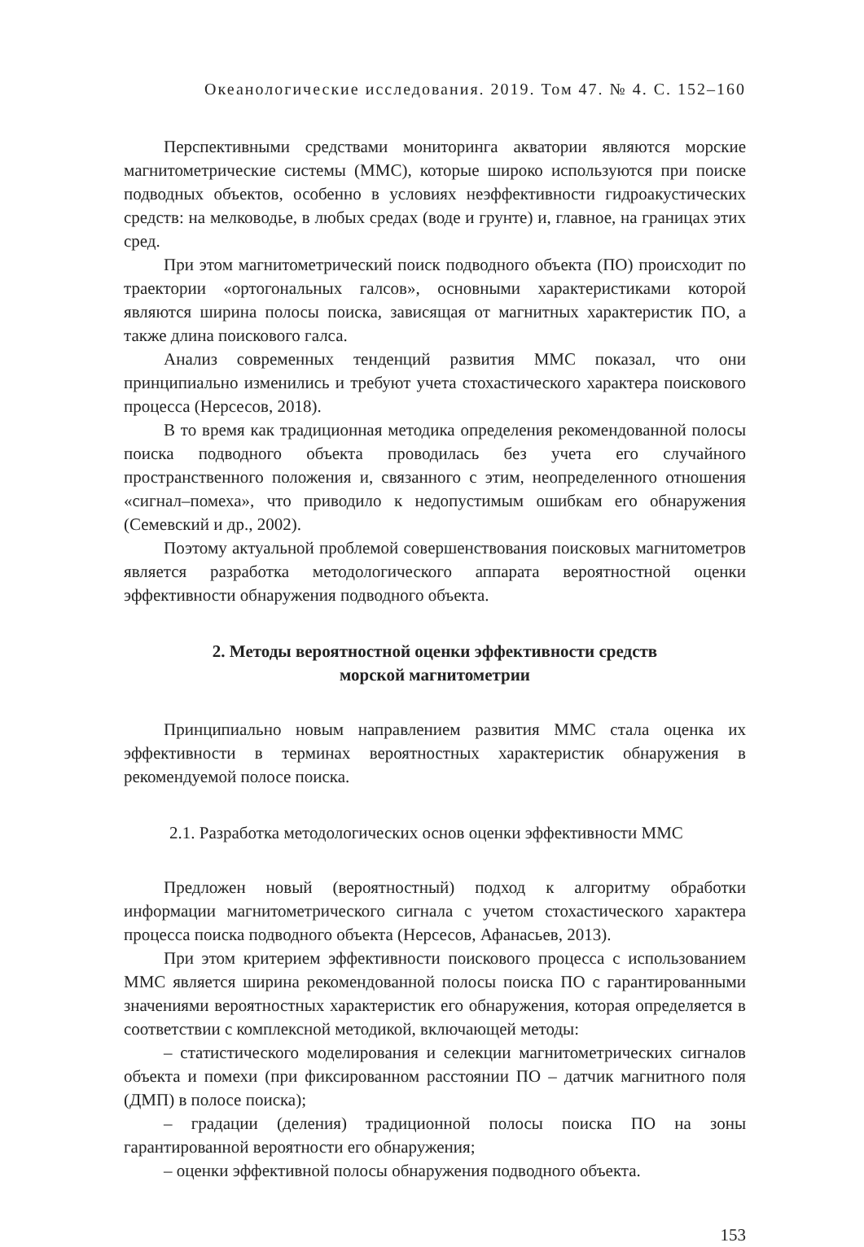Океанологические исследования. 2019. Том 47. № 4. С. 152–160
Перспективными средствами мониторинга акватории являются морские магнитометрические системы (ММС), которые широко используются при поиске подводных объектов, особенно в условиях неэффективности гидроакустических средств: на мелководье, в любых средах (воде и грунте) и, главное, на границах этих сред.
При этом магнитометрический поиск подводного объекта (ПО) происходит по траектории «ортогональных галсов», основными характеристиками которой являются ширина полосы поиска, зависящая от магнитных характеристик ПО, а также длина поискового галса.
Анализ современных тенденций развития ММС показал, что они принципиально изменились и требуют учета стохастического характера поискового процесса (Нерсесов, 2018).
В то время как традиционная методика определения рекомендованной полосы поиска подводного объекта проводилась без учета его случайного пространственного положения и, связанного с этим, неопределенного отношения «сигнал–помеха», что приводило к недопустимым ошибкам его обнаружения (Семевский и др., 2002).
Поэтому актуальной проблемой совершенствования поисковых магнитометров является разработка методологического аппарата вероятностной оценки эффективности обнаружения подводного объекта.
2. Методы вероятностной оценки эффективности средств
морской магнитометрии
Принципиально новым направлением развития ММС стала оценка их эффективности в терминах вероятностных характеристик обнаружения в рекомендуемой полосе поиска.
2.1. Разработка методологических основ оценки эффективности ММС
Предложен новый (вероятностный) подход к алгоритму обработки информации магнитометрического сигнала с учетом стохастического характера процесса поиска подводного объекта (Нерсесов, Афанасьев, 2013).
При этом критерием эффективности поискового процесса с использованием ММС является ширина рекомендованной полосы поиска ПО с гарантированными значениями вероятностных характеристик его обнаружения, которая определяется в соответствии с комплексной методикой, включающей методы:
– статистического моделирования и селекции магнитометрических сигналов объекта и помехи (при фиксированном расстоянии ПО – датчик магнитного поля (ДМП) в полосе поиска);
– градации (деления) традиционной полосы поиска ПО на зоны гарантированной вероятности его обнаружения;
– оценки эффективной полосы обнаружения подводного объекта.
153